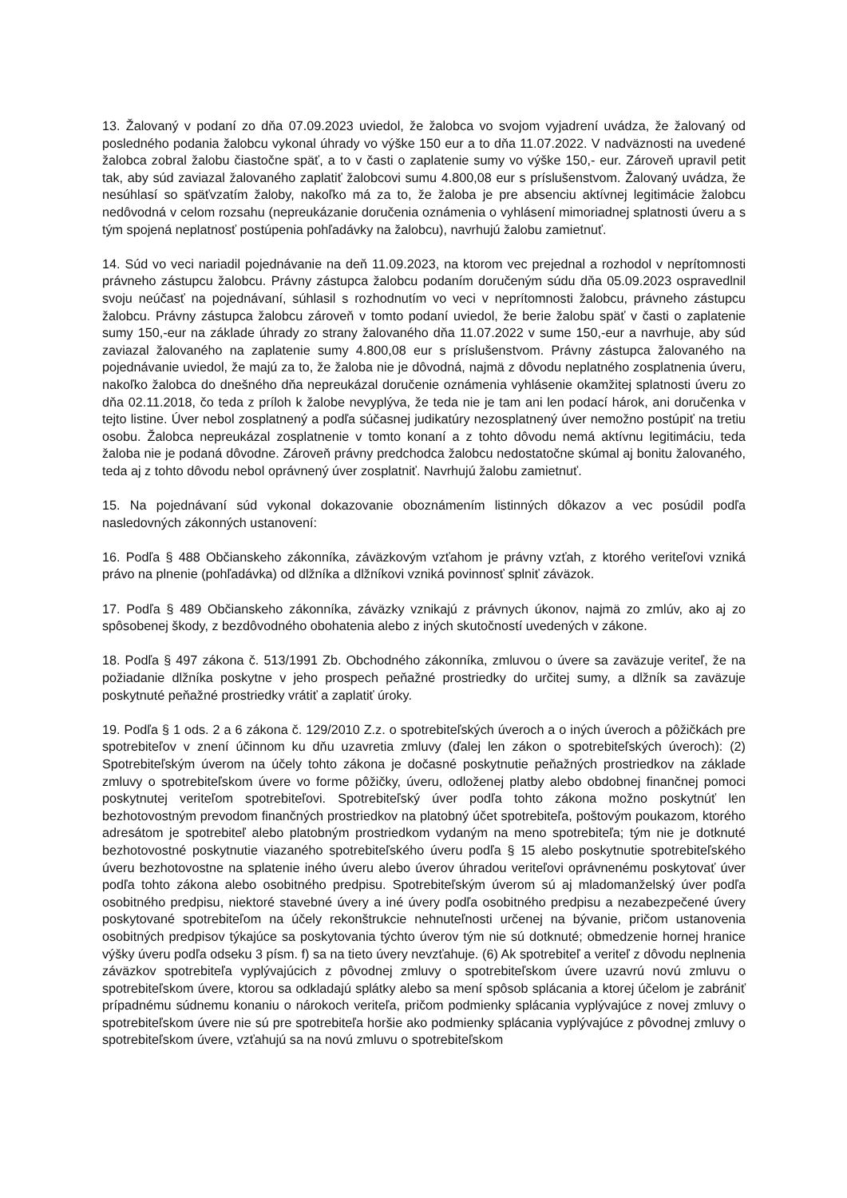13. Žalovaný v podaní zo dňa 07.09.2023 uviedol, že žalobca vo svojom vyjadrení uvádza, že žalovaný od posledného podania žalobcu vykonal úhrady vo výške 150 eur a to dňa 11.07.2022. V nadväznosti na uvedené žalobca zobral žalobu čiastočne späť, a to v časti o zaplatenie sumy vo výške 150,- eur. Zároveň upravil petit tak, aby súd zaviazal žalovaného zaplatiť žalobcovi sumu 4.800,08 eur s príslušenstvom. Žalovaný uvádza, že nesúhlasí so späťvzatím žaloby, nakoľko má za to, že žaloba je pre absenciu aktívnej legitimácie žalobcu nedôvodná v celom rozsahu (nepreukázanie doručenia oznámenia o vyhlásení mimoriadnej splatnosti úveru a s tým spojená neplatnosť postúpenia pohľadávky na žalobcu), navrhujú žalobu zamietnuť.
14. Súd vo veci nariadil pojednávanie na deň 11.09.2023, na ktorom vec prejednal a rozhodol v neprítomnosti právneho zástupcu žalobcu. Právny zástupca žalobcu podaním doručeným súdu dňa 05.09.2023 ospravedlnil svoju neúčasť na pojednávaní, súhlasil s rozhodnutím vo veci v neprítomnosti žalobcu, právneho zástupcu žalobcu. Právny zástupca žalobcu zároveň v tomto podaní uviedol, že berie žalobu späť v časti o zaplatenie sumy 150,-eur na základe úhrady zo strany žalovaného dňa 11.07.2022 v sume 150,-eur a navrhuje, aby súd zaviazal žalovaného na zaplatenie sumy 4.800,08 eur s príslušenstvom. Právny zástupca žalovaného na pojednávanie uviedol, že majú za to, že žaloba nie je dôvodná, najmä z dôvodu neplatného zosplatnenia úveru, nakoľko žalobca do dnešného dňa nepreukázal doručenie oznámenia vyhlásenie okamžitej splatnosti úveru zo dňa 02.11.2018, čo teda z príloh k žalobe nevyplýva, že teda nie je tam ani len podací hárok, ani doručenka v tejto listine. Úver nebol zosplatnený a podľa súčasnej judikatúry nezosplatnený úver nemožno postúpiť na tretiu osobu. Žalobca nepreukázal zosplatnenie v tomto konaní a z tohto dôvodu nemá aktívnu legitimáciu, teda žaloba nie je podaná dôvodne. Zároveň právny predchodca žalobcu nedostatočne skúmal aj bonitu žalovaného, teda aj z tohto dôvodu nebol oprávnený úver zosplatniť. Navrhujú žalobu zamietnuť.
15. Na pojednávaní súd vykonal dokazovanie oboznámením listinných dôkazov a vec posúdil podľa nasledovných zákonných ustanovení:
16. Podľa § 488 Občianskeho zákonníka, záväzkovým vzťahom je právny vzťah, z ktorého veriteľovi vzniká právo na plnenie (pohľadávka) od dlžníka a dlžníkovi vzniká povinnosť splniť záväzok.
17. Podľa § 489 Občianskeho zákonníka, záväzky vznikajú z právnych úkonov, najmä zo zmlúv, ako aj zo spôsobenej škody, z bezdôvodného obohatenia alebo z iných skutočností uvedených v zákone.
18. Podľa § 497 zákona č. 513/1991 Zb. Obchodného zákonníka, zmluvou o úvere sa zaväzuje veriteľ, že na požiadanie dlžníka poskytne v jeho prospech peňažné prostriedky do určitej sumy, a dlžník sa zaväzuje poskytnuté peňažné prostriedky vrátiť a zaplatiť úroky.
19. Podľa § 1 ods. 2 a 6 zákona č. 129/2010 Z.z. o spotrebiteľských úveroch a o iných úveroch a pôžičkách pre spotrebiteľov v znení účinnom ku dňu uzavretia zmluvy (ďalej len zákon o spotrebiteľských úveroch): (2) Spotrebiteľským úverom na účely tohto zákona je dočasné poskytnutie peňažných prostriedkov na základe zmluvy o spotrebiteľskom úvere vo forme pôžičky, úveru, odloženej platby alebo obdobnej finančnej pomoci poskytnutej veriteľom spotrebiteľovi. Spotrebiteľský úver podľa tohto zákona možno poskytnúť len bezhotovostným prevodom finančných prostriedkov na platobný účet spotrebiteľa, poštovým poukazom, ktorého adresátom je spotrebiteľ alebo platobným prostriedkom vydaným na meno spotrebiteľa; tým nie je dotknuté bezhotovostné poskytnutie viazaného spotrebiteľského úveru podľa § 15 alebo poskytnutie spotrebiteľského úveru bezhotovostne na splatenie iného úveru alebo úverov úhradou veriteľovi oprávnenému poskytovať úver podľa tohto zákona alebo osobitného predpisu. Spotrebiteľským úverom sú aj mladomanželský úver podľa osobitného predpisu, niektoré stavebné úvery a iné úvery podľa osobitného predpisu a nezabezpečené úvery poskytované spotrebiteľom na účely rekonštrukcie nehnuteľnosti určenej na bývanie, pričom ustanovenia osobitných predpisov týkajúce sa poskytovania týchto úverov tým nie sú dotknuté; obmedzenie hornej hranice výšky úveru podľa odseku 3 písm. f) sa na tieto úvery nevzťahuje. (6) Ak spotrebiteľ a veriteľ z dôvodu neplnenia záväzkov spotrebiteľa vyplývajúcich z pôvodnej zmluvy o spotrebiteľskom úvere uzavrú novú zmluvu o spotrebiteľskom úvere, ktorou sa odkladajú splátky alebo sa mení spôsob splácania a ktorej účelom je zabrániť prípadnému súdnemu konaniu o nárokoch veriteľa, pričom podmienky splácania vyplývajúce z novej zmluvy o spotrebiteľskom úvere nie sú pre spotrebiteľa horšie ako podmienky splácania vyplývajúce z pôvodnej zmluvy o spotrebiteľskom úvere, vzťahujú sa na novú zmluvu o spotrebiteľskom